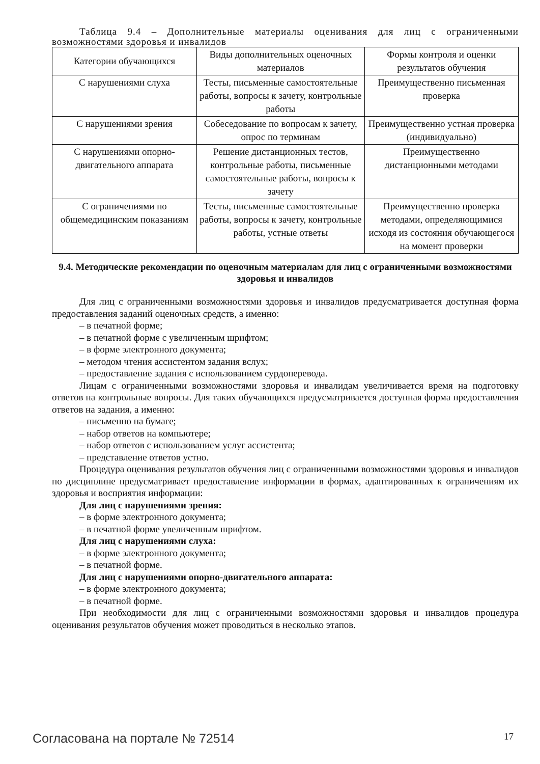Таблица 9.4 – Дополнительные материалы оценивания для лиц с ограниченными возможностями здоровья и инвалидов
| Категории обучающихся | Виды дополнительных оценочных материалов | Формы контроля и оценки результатов обучения |
| --- | --- | --- |
| С нарушениями слуха | Тесты, письменные самостоятельные работы, вопросы к зачету, контрольные работы | Преимущественно письменная проверка |
| С нарушениями зрения | Собеседование по вопросам к зачету, опрос по терминам | Преимущественно устная проверка (индивидуально) |
| С нарушениями опорно-двигательного аппарата | Решение дистанционных тестов, контрольные работы, письменные самостоятельные работы, вопросы к зачету | Преимущественно дистанционными методами |
| С ограничениями по общемедицинским показаниям | Тесты, письменные самостоятельные работы, вопросы к зачету, контрольные работы, устные ответы | Преимущественно проверка методами, определяющимися исходя из состояния обучающегося на момент проверки |
9.4. Методические рекомендации по оценочным материалам для лиц с ограниченными возможностями здоровья и инвалидов
Для лиц с ограниченными возможностями здоровья и инвалидов предусматривается доступная форма предоставления заданий оценочных средств, а именно:
– в печатной форме;
– в печатной форме с увеличенным шрифтом;
– в форме электронного документа;
– методом чтения ассистентом задания вслух;
– предоставление задания с использованием сурдоперевода.
Лицам с ограниченными возможностями здоровья и инвалидам увеличивается время на подготовку ответов на контрольные вопросы. Для таких обучающихся предусматривается доступная форма предоставления ответов на задания, а именно:
– письменно на бумаге;
– набор ответов на компьютере;
– набор ответов с использованием услуг ассистента;
– представление ответов устно.
Процедура оценивания результатов обучения лиц с ограниченными возможностями здоровья и инвалидов по дисциплине предусматривает предоставление информации в формах, адаптированных к ограничениям их здоровья и восприятия информации:
Для лиц с нарушениями зрения:
– в форме электронного документа;
– в печатной форме увеличенным шрифтом.
Для лиц с нарушениями слуха:
– в форме электронного документа;
– в печатной форме.
Для лиц с нарушениями опорно-двигательного аппарата:
– в форме электронного документа;
– в печатной форме.
При необходимости для лиц с ограниченными возможностями здоровья и инвалидов процедура оценивания результатов обучения может проводиться в несколько этапов.
Согласована на портале № 72514 17